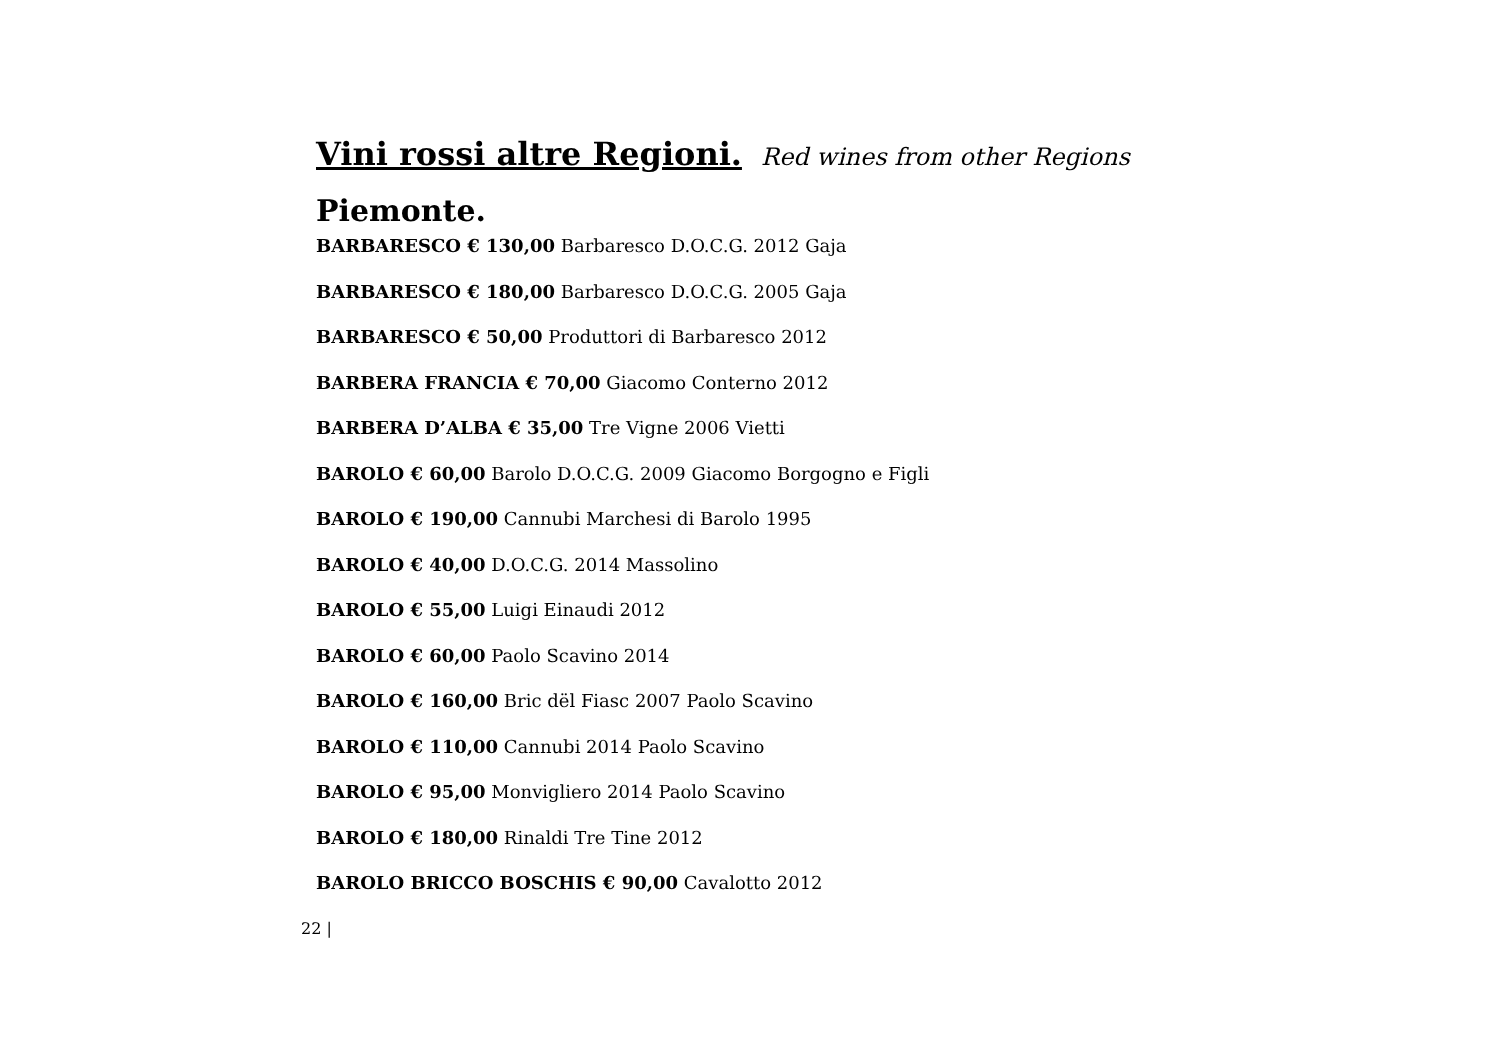Vini rossi altre Regioni. Red wines from other Regions
Piemonte.
BARBARESCO € 130,00 Barbaresco D.O.C.G. 2012 Gaja
BARBARESCO € 180,00 Barbaresco D.O.C.G. 2005 Gaja
BARBARESCO € 50,00 Produttori di Barbaresco 2012
BARBERA FRANCIA € 70,00 Giacomo Conterno 2012
BARBERA D’ALBA € 35,00 Tre Vigne 2006 Vietti
BAROLO € 60,00 Barolo D.O.C.G. 2009 Giacomo Borgogno e Figli
BAROLO € 190,00 Cannubi Marchesi di Barolo 1995
BAROLO € 40,00 D.O.C.G. 2014 Massolino
BAROLO € 55,00 Luigi Einaudi 2012
BAROLO € 60,00 Paolo Scavino 2014
BAROLO € 160,00 Bric dël Fiasc 2007 Paolo Scavino
BAROLO € 110,00 Cannubi 2014 Paolo Scavino
BAROLO € 95,00 Monvigliero 2014 Paolo Scavino
BAROLO € 180,00 Rinaldi Tre Tine 2012
BAROLO BRICCO BOSCHIS € 90,00 Cavalotto 2012
22 |